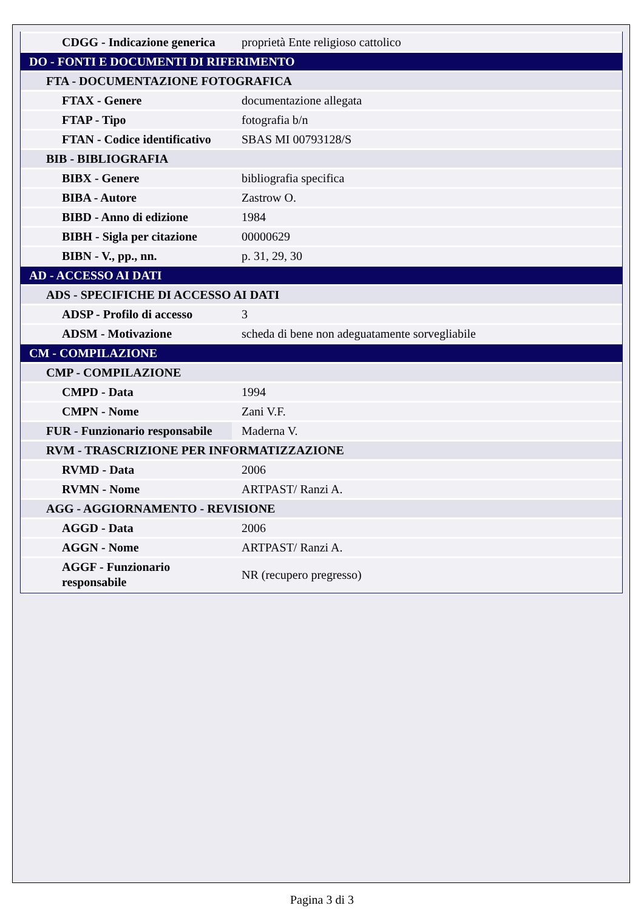| CDGG - Indicazione generica | proprietà Ente religioso cattolico |
| DO - FONTI E DOCUMENTI DI RIFERIMENTO | |
| FTA - DOCUMENTAZIONE FOTOGRAFICA | |
| FTAX - Genere | documentazione allegata |
| FTAP - Tipo | fotografia b/n |
| FTAN - Codice identificativo | SBAS MI 00793128/S |
| BIB - BIBLIOGRAFIA | |
| BIBX - Genere | bibliografia specifica |
| BIBA - Autore | Zastrow O. |
| BIBD - Anno di edizione | 1984 |
| BIBH - Sigla per citazione | 00000629 |
| BIBN - V., pp., nn. | p. 31, 29, 30 |
| AD - ACCESSO AI DATI | |
| ADS - SPECIFICHE DI ACCESSO AI DATI | |
| ADSP - Profilo di accesso | 3 |
| ADSM - Motivazione | scheda di bene non adeguatamente sorvegliabile |
| CM - COMPILAZIONE | |
| CMP - COMPILAZIONE | |
| CMPD - Data | 1994 |
| CMPN - Nome | Zani V.F. |
| FUR - Funzionario responsabile | Maderna V. |
| RVM - TRASCRIZIONE PER INFORMATIZZAZIONE | |
| RVMD - Data | 2006 |
| RVMN - Nome | ARTPAST/ Ranzi A. |
| AGG - AGGIORNAMENTO - REVISIONE | |
| AGGD - Data | 2006 |
| AGGN - Nome | ARTPAST/ Ranzi A. |
| AGGF - Funzionario responsabile | NR (recupero pregresso) |
Pagina 3 di 3